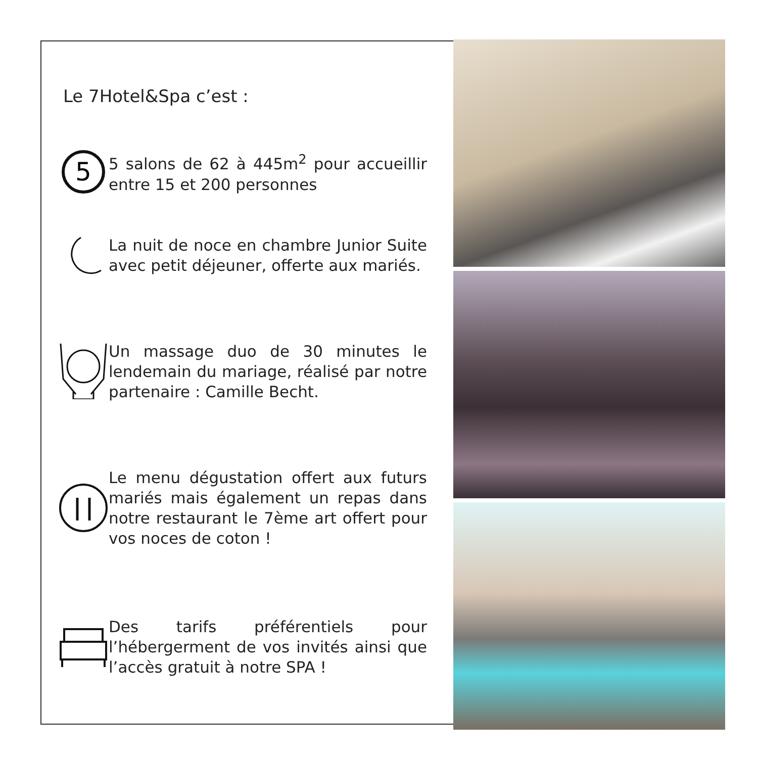Le 7Hotel&Spa c’est :
5
5 salons de 62 à 445m<sup>2</sup> pour accueillir entre 15 et 200 personnes
La nuit de noce en chambre Junior Suite avec petit déjeuner, offerte aux mariés.
Un massage duo de 30 minutes le lendemain du mariage, réalisé par notre partenaire : Camille Becht.
Le menu dégustation offert aux futurs mariés mais également un repas dans notre restaurant le 7ème art offert pour vos noces de coton !
Des tarifs préférentiels pour l’hébergerment de vos invités ainsi que l’accès gratuit à notre SPA !